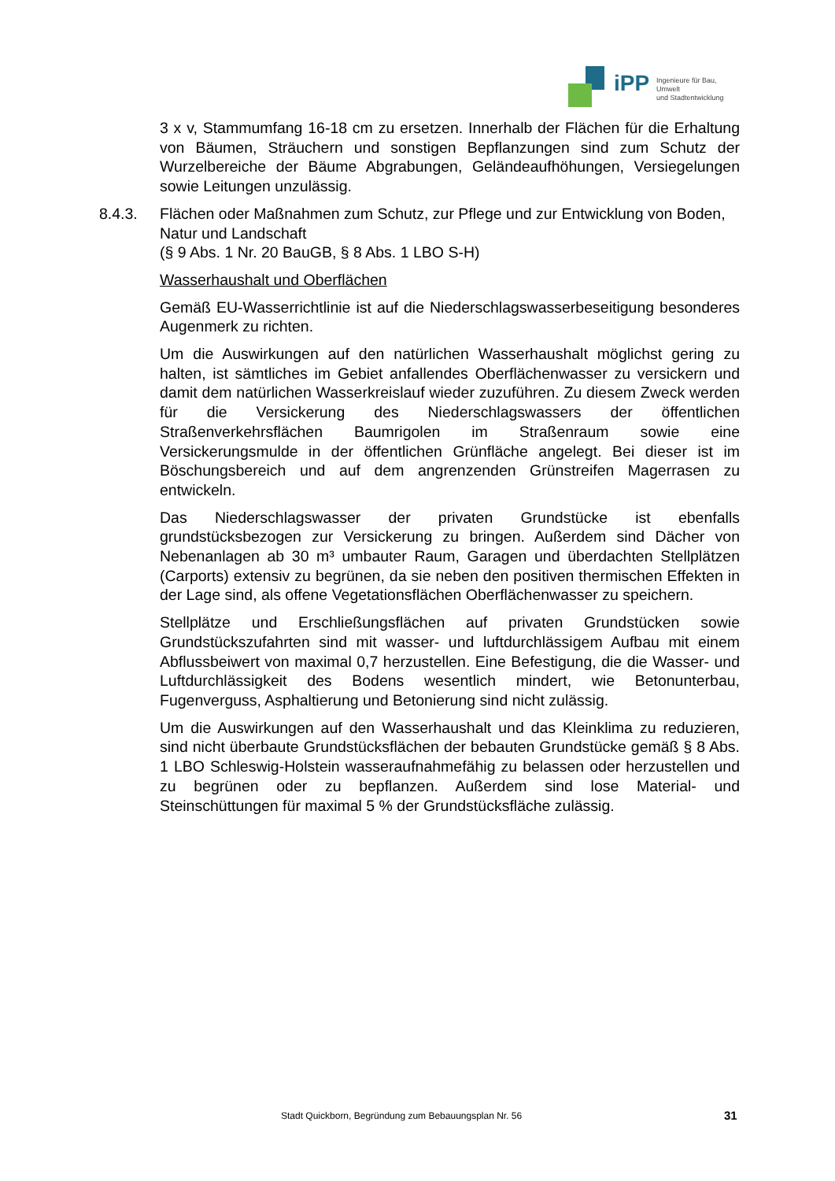iPP Ingenieure für Bau, Umwelt
und Stadtentwicklung
3 x v, Stammumfang 16-18 cm zu ersetzen. Innerhalb der Flächen für die Erhaltung von Bäumen, Sträuchern und sonstigen Bepflanzungen sind zum Schutz der Wurzelbereiche der Bäume Abgrabungen, Geländeaufhöhungen, Versiegelungen sowie Leitungen unzulässig.
8.4.3. Flächen oder Maßnahmen zum Schutz, zur Pflege und zur Entwicklung von Boden, Natur und Landschaft
(§ 9 Abs. 1 Nr. 20 BauGB, § 8 Abs. 1 LBO S-H)
Wasserhaushalt und Oberflächen
Gemäß EU-Wasserrichtlinie ist auf die Niederschlagswasserbeseitigung besonderes Augenmerk zu richten.
Um die Auswirkungen auf den natürlichen Wasserhaushalt möglichst gering zu halten, ist sämtliches im Gebiet anfallendes Oberflächenwasser zu versickern und damit dem natürlichen Wasserkreislauf wieder zuzuführen. Zu diesem Zweck werden für die Versickerung des Niederschlagswassers der öffentlichen Straßenverkehrsflächen Baumrigolen im Straßenraum sowie eine Versickerungsmulde in der öffentlichen Grünfläche angelegt. Bei dieser ist im Böschungsbereich und auf dem angrenzenden Grünstreifen Magerrasen zu entwickeln.
Das Niederschlagswasser der privaten Grundstücke ist ebenfalls grundstücksbezogen zur Versickerung zu bringen. Außerdem sind Dächer von Nebenanlagen ab 30 m³ umbauter Raum, Garagen und überdachten Stellplätzen (Carports) extensiv zu begrünen, da sie neben den positiven thermischen Effekten in der Lage sind, als offene Vegetationsflächen Oberflächenwasser zu speichern.
Stellplätze und Erschließungsflächen auf privaten Grundstücken sowie Grundstückszufahrten sind mit wasser- und luftdurchlässigem Aufbau mit einem Abflussbeiwert von maximal 0,7 herzustellen. Eine Befestigung, die die Wasser- und Luftdurchlässigkeit des Bodens wesentlich mindert, wie Betonunterbau, Fugenverguss, Asphaltierung und Betonierung sind nicht zulässig.
Um die Auswirkungen auf den Wasserhaushalt und das Kleinklima zu reduzieren, sind nicht überbaute Grundstücksflächen der bebauten Grundstücke gemäß § 8 Abs. 1 LBO Schleswig-Holstein wasseraufnahmefähig zu belassen oder herzustellen und zu begrünen oder zu bepflanzen. Außerdem sind lose Material- und Steinschüttungen für maximal 5 % der Grundstücksfläche zulässig.
Stadt Quickborn, Begründung zum Bebauungsplan Nr. 56 31